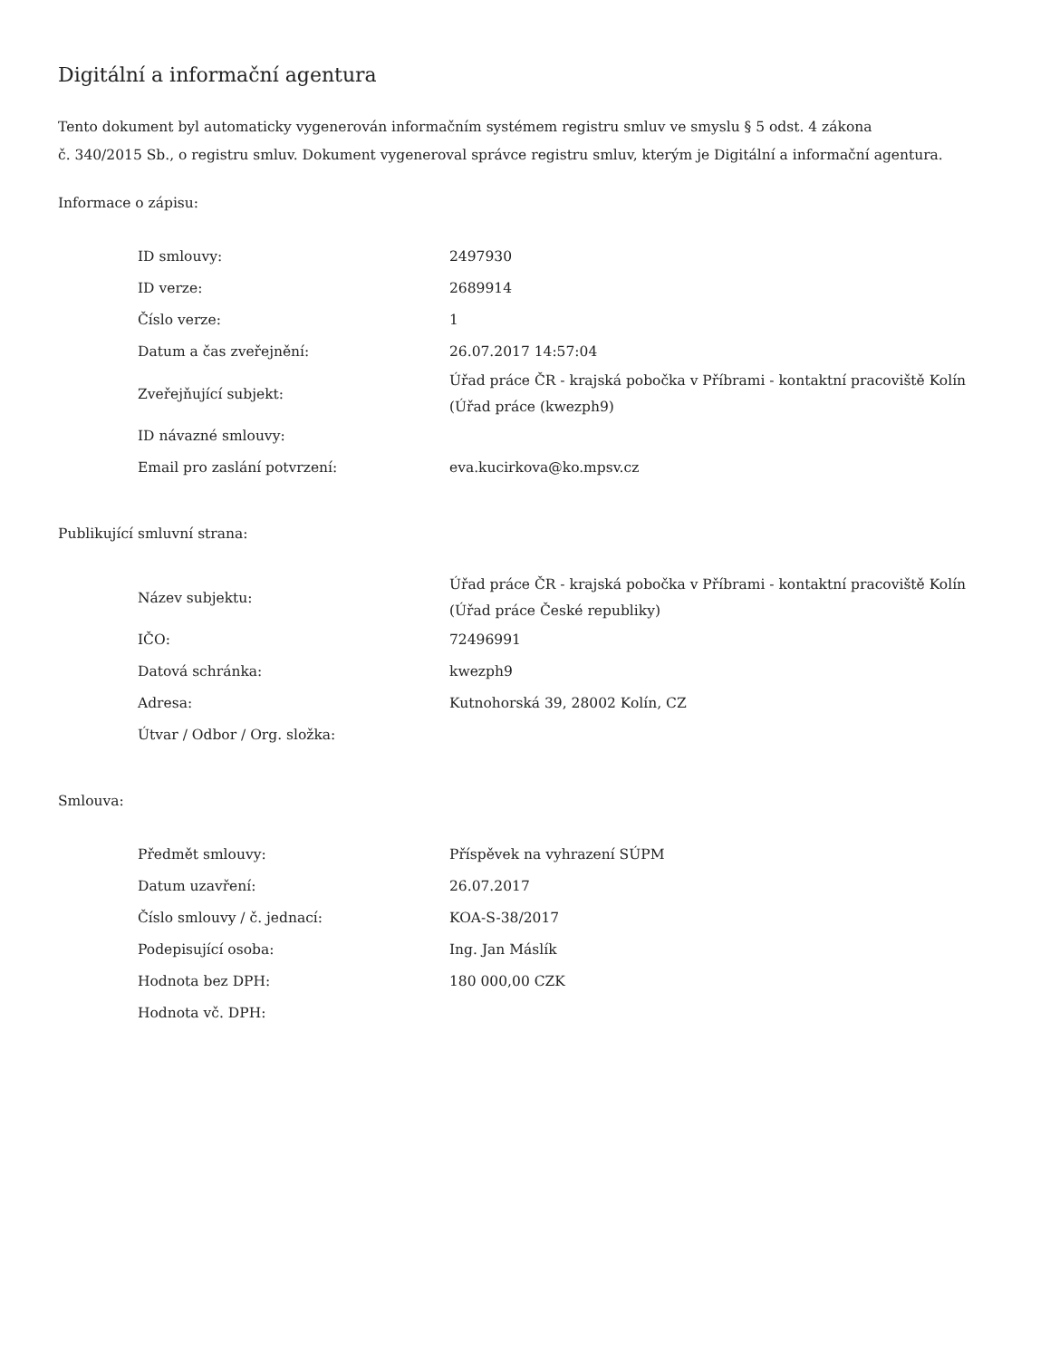Digitální a informační agentura
Tento dokument byl automaticky vygenerován informačním systémem registru smluv ve smyslu § 5 odst. 4 zákona
č. 340/2015 Sb., o registru smluv. Dokument vygeneroval správce registru smluv, kterým je Digitální a informační agentura.
Informace o zápisu:
| ID smlouvy: | 2497930 |
| ID verze: | 2689914 |
| Číslo verze: | 1 |
| Datum a čas zveřejnění: | 26.07.2017 14:57:04 |
| Zveřejňující subjekt: | Úřad práce ČR - krajská pobočka v Příbrami - kontaktní pracoviště Kolín (Úřad práce (kwezph9) |
| ID návazné smlouvy: | |
| Email pro zaslání potvrzení: | eva.kucirkova@ko.mpsv.cz |
Publikující smluvní strana:
| Název subjektu: | Úřad práce ČR - krajská pobočka v Příbrami - kontaktní pracoviště Kolín (Úřad práce České republiky) |
| IČO: | 72496991 |
| Datová schránka: | kwezph9 |
| Adresa: | Kutnohorská 39, 28002 Kolín, CZ |
| Útvar / Odbor / Org. složka: | |
Smlouva:
| Předmět smlouvy: | Příspěvek na vyhrazení SÚPM |
| Datum uzavření: | 26.07.2017 |
| Číslo smlouvy / č. jednací: | KOA-S-38/2017 |
| Podepisující osoba: | Ing. Jan Máslík |
| Hodnota bez DPH: | 180 000,00 CZK |
| Hodnota vč. DPH: | |